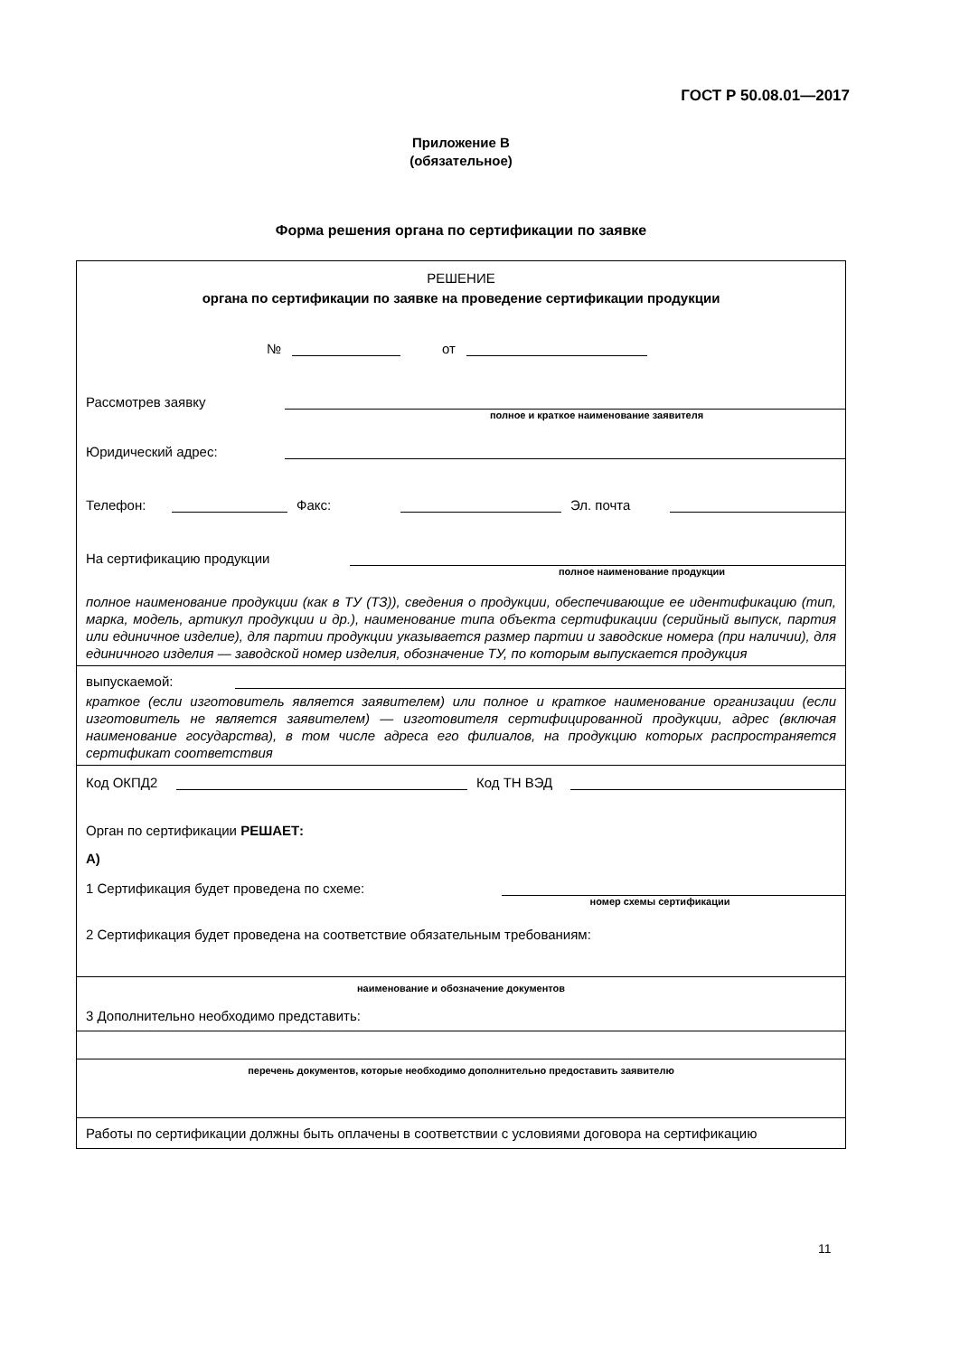ГОСТ Р 50.08.01—2017
Приложение В
(обязательное)
Форма решения органа по сертификации по заявке
РЕШЕНИЕ
органа по сертификации по заявке на проведение сертификации продукции
№ от
Рассмотрев заявку
полное и краткое наименование заявителя
Юридический адрес:
Телефон: Факс: Эл. почта
На сертификацию продукции
полное наименование продукции
полное наименование продукции (как в ТУ (ТЗ)), сведения о продукции, обеспечивающие ее идентификацию (тип, марка, модель, артикул продукции и др.), наименование типа объекта сертификации (серийный выпуск, партия или единичное изделие), для партии продукции указывается размер партии и заводские номера (при наличии), для единичного изделия — заводской номер изделия, обозначение ТУ, по которым выпускается продукция
выпускаемой:
краткое (если изготовитель является заявителем) или полное и краткое наименование организации (если изготовитель не является заявителем) — изготовителя сертифицированной продукции, адрес (включая наименование государства), в том числе адреса его филиалов, на продукцию которых распространяется сертификат соответствия
Код ОКПД2 Код ТН ВЭД
Орган по сертификации РЕШАЕТ:
А)
1 Сертификация будет проведена по схеме:
номер схемы сертификации
2 Сертификация будет проведена на соответствие обязательным требованиям:
наименование и обозначение документов
3 Дополнительно необходимо представить:
перечень документов, которые необходимо дополнительно предоставить заявителю
Работы по сертификации должны быть оплачены в соответствии с условиями договора на сертификацию
11